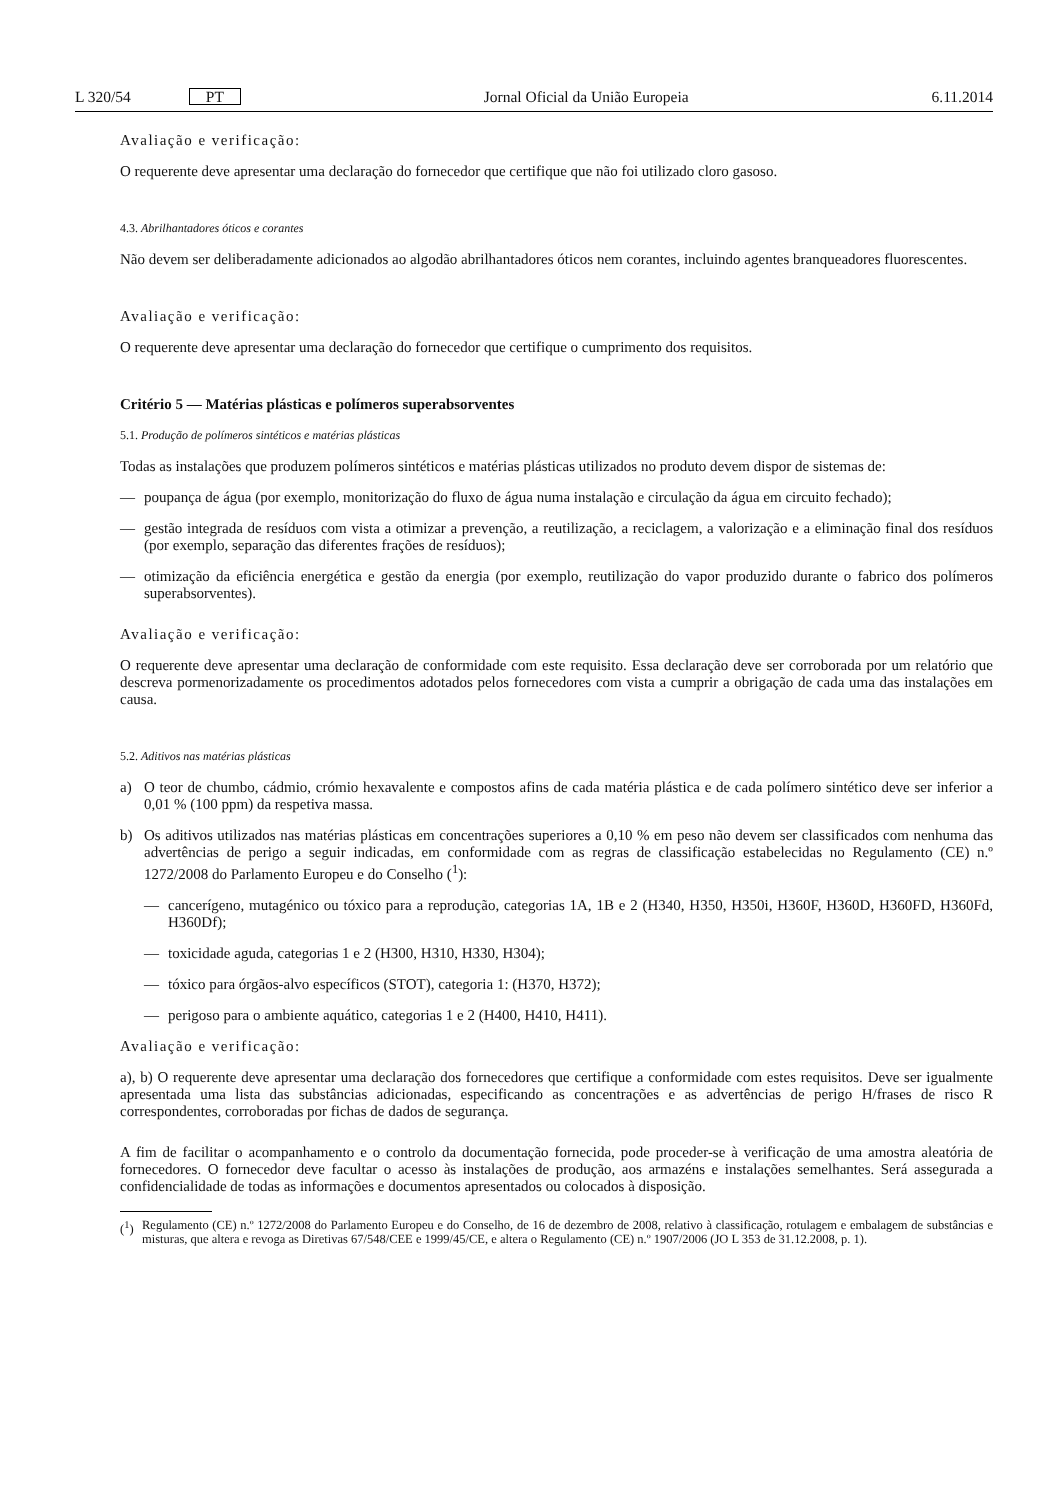L 320/54 PT
Jornal Oficial da União Europeia 6.11.2014
Avaliação e verificação:
O requerente deve apresentar uma declaração do fornecedor que certifique que não foi utilizado cloro gasoso.
4.3. Abrilhantadores óticos e corantes
Não devem ser deliberadamente adicionados ao algodão abrilhantadores óticos nem corantes, incluindo agentes branqueadores fluorescentes.
Avaliação e verificação:
O requerente deve apresentar uma declaração do fornecedor que certifique o cumprimento dos requisitos.
Critério 5 — Matérias plásticas e polímeros superabsorventes
5.1. Produção de polímeros sintéticos e matérias plásticas
Todas as instalações que produzem polímeros sintéticos e matérias plásticas utilizados no produto devem dispor de sistemas de:
— poupança de água (por exemplo, monitorização do fluxo de água numa instalação e circulação da água em circuito fechado);
— gestão integrada de resíduos com vista a otimizar a prevenção, a reutilização, a reciclagem, a valorização e a eliminação final dos resíduos (por exemplo, separação das diferentes frações de resíduos);
— otimização da eficiência energética e gestão da energia (por exemplo, reutilização do vapor produzido durante o fabrico dos polímeros superabsorventes).
Avaliação e verificação:
O requerente deve apresentar uma declaração de conformidade com este requisito. Essa declaração deve ser corroborada por um relatório que descreva pormenorizadamente os procedimentos adotados pelos fornecedores com vista a cumprir a obrigação de cada uma das instalações em causa.
5.2. Aditivos nas matérias plásticas
a) O teor de chumbo, cádmio, crómio hexavalente e compostos afins de cada matéria plástica e de cada polímero sintético deve ser inferior a 0,01 % (100 ppm) da respetiva massa.
b) Os aditivos utilizados nas matérias plásticas em concentrações superiores a 0,10 % em peso não devem ser classificados com nenhuma das advertências de perigo a seguir indicadas, em conformidade com as regras de classificação estabelecidas no Regulamento (CE) n.º 1272/2008 do Parlamento Europeu e do Conselho (<sup>1</sup>):
— cancerígeno, mutagénico ou tóxico para a reprodução, categorias 1A, 1B e 2 (H340, H350, H350i, H360F, H360D, H360FD, H360Fd, H360Df);
— toxicidade aguda, categorias 1 e 2 (H300, H310, H330, H304);
— tóxico para órgãos-alvo específicos (STOT), categoria 1: (H370, H372);
— perigoso para o ambiente aquático, categorias 1 e 2 (H400, H410, H411).
Avaliação e verificação:
a), b) O requerente deve apresentar uma declaração dos fornecedores que certifique a conformidade com estes requisitos. Deve ser igualmente apresentada uma lista das substâncias adicionadas, especificando as concentrações e as advertências de perigo H/frases de risco R correspondentes, corroboradas por fichas de dados de segurança.
A fim de facilitar o acompanhamento e o controlo da documentação fornecida, pode proceder-se à verificação de uma amostra aleatória de fornecedores. O fornecedor deve facultar o acesso às instalações de produção, aos armazéns e instalações semelhantes. Será assegurada a confidencialidade de todas as informações e documentos apresentados ou colocados à disposição.
(<sup>1</sup>) Regulamento (CE) n.º 1272/2008 do Parlamento Europeu e do Conselho, de 16 de dezembro de 2008, relativo à classificação, rotulagem e embalagem de substâncias e misturas, que altera e revoga as Diretivas 67/548/CEE e 1999/45/CE, e altera o Regulamento (CE) n.º 1907/2006 (JO L 353 de 31.12.2008, p. 1).